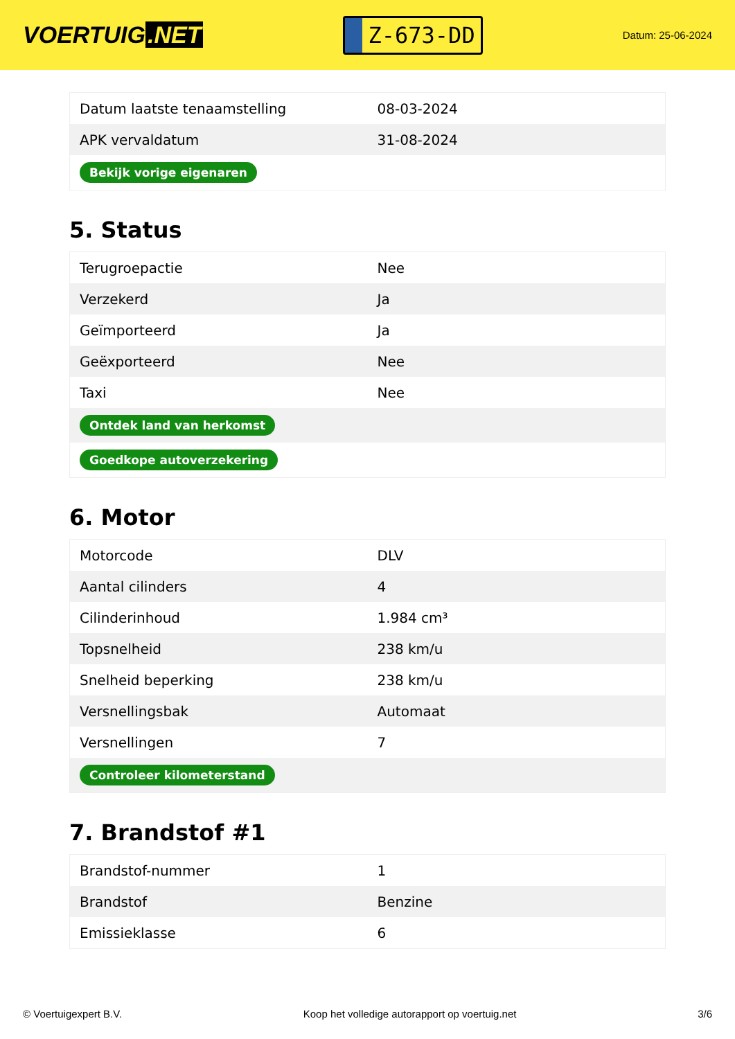VOERTUIG.NET
Z-673-DD
Datum: 25-06-2024
| Datum laatste tenaamstelling | 08-03-2024 |
| APK vervaldatum | 31-08-2024 |
| Bekijk vorige eigenaren | |
5. Status
| Terugroepactie | Nee |
| Verzekerd | Ja |
| Geïmporteerd | Ja |
| Geëxporteerd | Nee |
| Taxi | Nee |
| Ontdek land van herkomst | |
| Goedkope autoverzekering | |
6. Motor
| Motorcode | DLV |
| Aantal cilinders | 4 |
| Cilinderinhoud | 1.984 cm³ |
| Topsnelheid | 238 km/u |
| Snelheid beperking | 238 km/u |
| Versnellingsbak | Automaat |
| Versnellingen | 7 |
| Controleer kilometerstand | |
7. Brandstof #1
| Brandstof-nummer | 1 |
| Brandstof | Benzine |
| Emissieklasse | 6 |
© Voertuigexpert B.V. Koop het volledige autorapport op voertuig.net 3/6